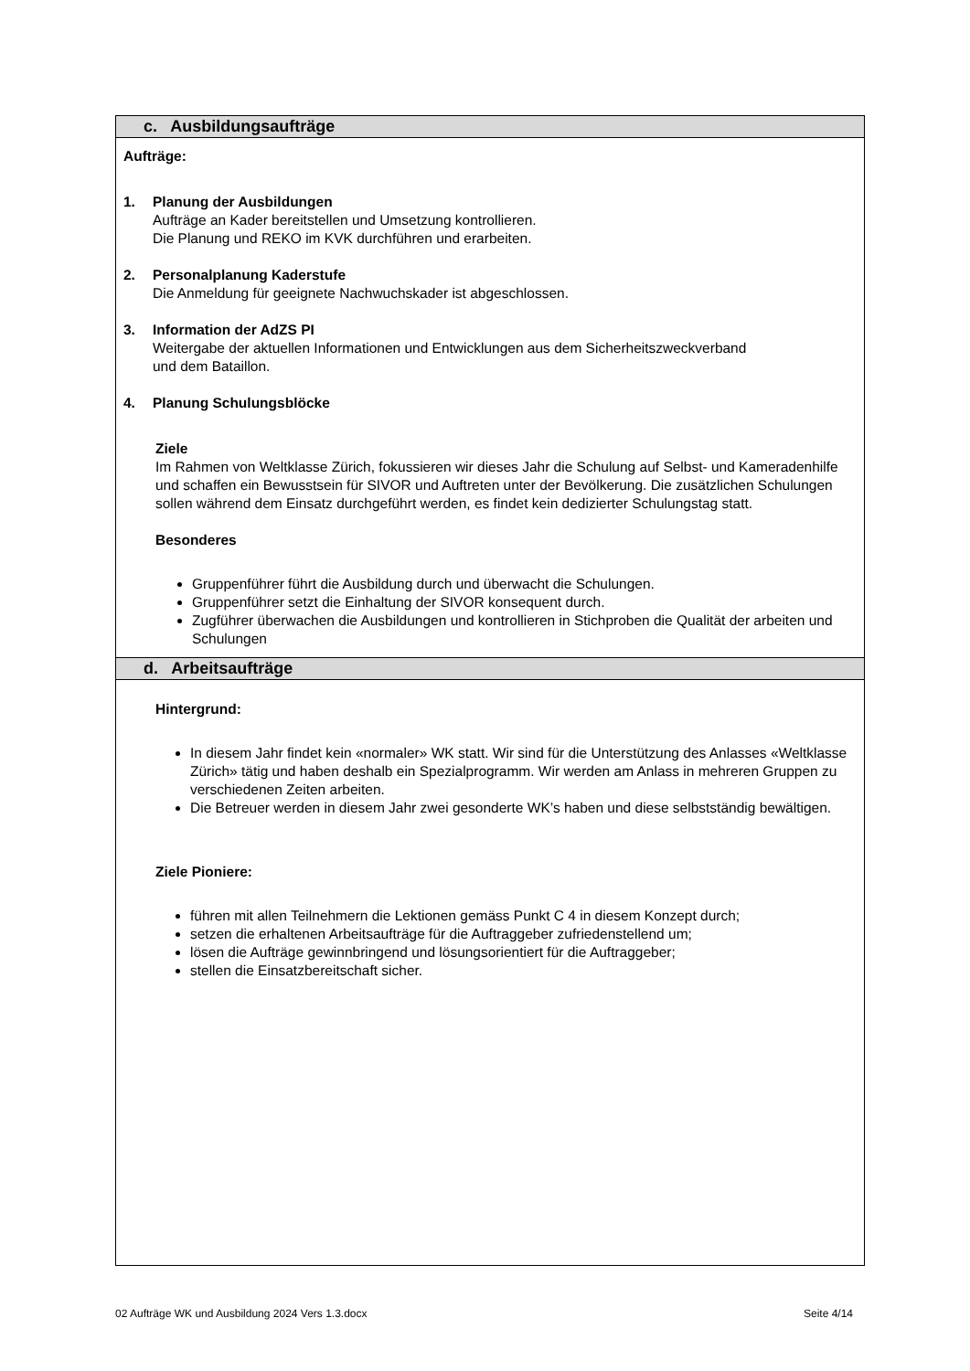| c. Ausbildungsaufträge |
| Aufträge: 1. Planung der Ausbildungen Aufträge an Kader bereitstellen und Umsetzung kontrollieren. Die Planung und REKO im KVK durchführen und erarbeiten. 2. Personalplanung Kaderstufe Die Anmeldung für geeignete Nachwuchskader ist abgeschlossen. 3. Information der AdZS PI Weitergabe der aktuellen Informationen und Entwicklungen aus dem Sicherheitszweckverband und dem Bataillon. 4. Planung Schulungsblöcke Ziele Im Rahmen von Weltklasse Zürich, fokussieren wir dieses Jahr die Schulung auf Selbst- und Kameradenhilfe und schaffen ein Bewusstsein für SIVOR und Auftreten unter der Bevölkerung. Die zusätzlichen Schulungen sollen während dem Einsatz durchgeführt werden, es findet kein dedizierter Schulungstag statt. Besonderes Gruppenführer führt die Ausbildung durch und überwacht die Schulungen. Gruppenführer setzt die Einhaltung der SIVOR konsequent durch. Zugführer überwachen die Ausbildungen und kontrollieren in Stichproben die Qualität der arbeiten und Schulungen |
| d. Arbeitsaufträge |
| Hintergrund: In diesem Jahr findet kein «normaler» WK statt. Wir sind für die Unterstützung des Anlasses «Weltklasse Zürich» tätig und haben deshalb ein Spezialprogramm. Wir werden am Anlass in mehreren Gruppen zu verschiedenen Zeiten arbeiten. Die Betreuer werden in diesem Jahr zwei gesonderte WK’s haben und diese selbstständig bewältigen. Ziele Pioniere: führen mit allen Teilnehmern die Lektionen gemäss Punkt C 4 in diesem Konzept durch; setzen die erhaltenen Arbeitsaufträge für die Auftraggeber zufriedenstellend um; lösen die Aufträge gewinnbringend und lösungsorientiert für die Auftraggeber; stellen die Einsatzbereitschaft sicher. |
02 Aufträge WK und Ausbildung 2024 Vers 1.3.docx Seite 4/14